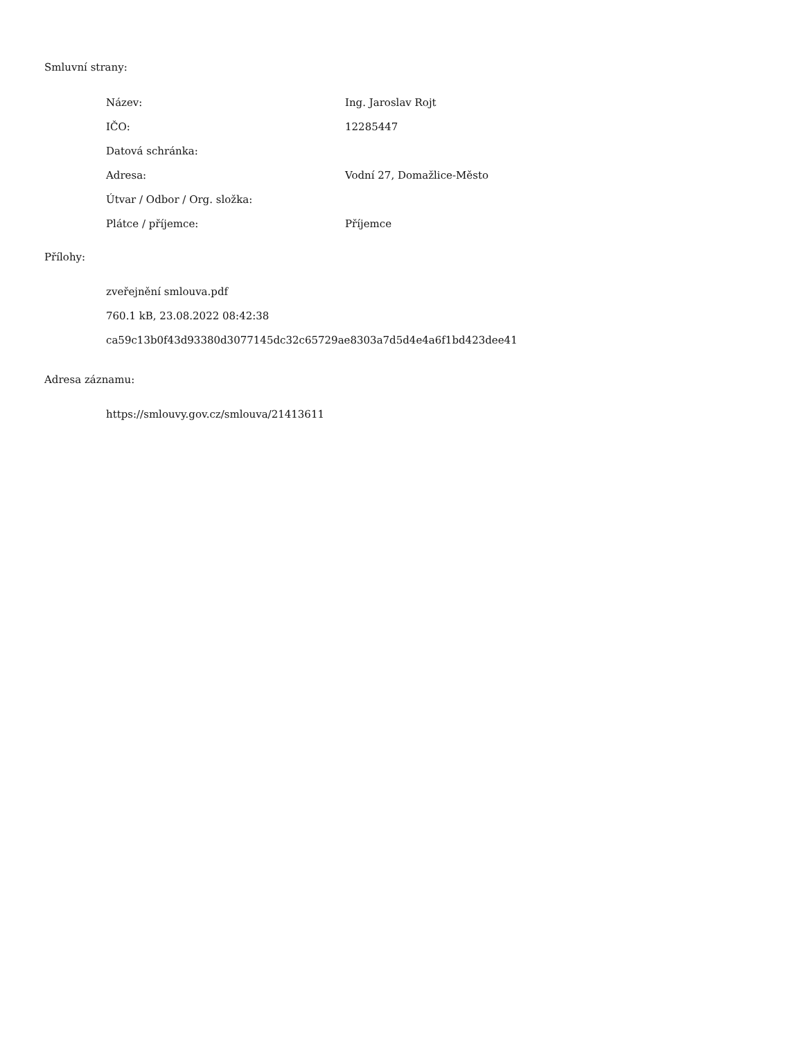Smluvní strany:
| Název: | Ing. Jaroslav Rojt |
| IČO: | 12285447 |
| Datová schránka: | |
| Adresa: | Vodní 27, Domažlice-Město |
| Útvar / Odbor / Org. složka: | |
| Plátce / příjemce: | Příjemce |
Přílohy:
zveřejnění smlouva.pdf
760.1 kB, 23.08.2022 08:42:38
ca59c13b0f43d93380d3077145dc32c65729ae8303a7d5d4e4a6f1bd423dee41
Adresa záznamu:
https://smlouvy.gov.cz/smlouva/21413611